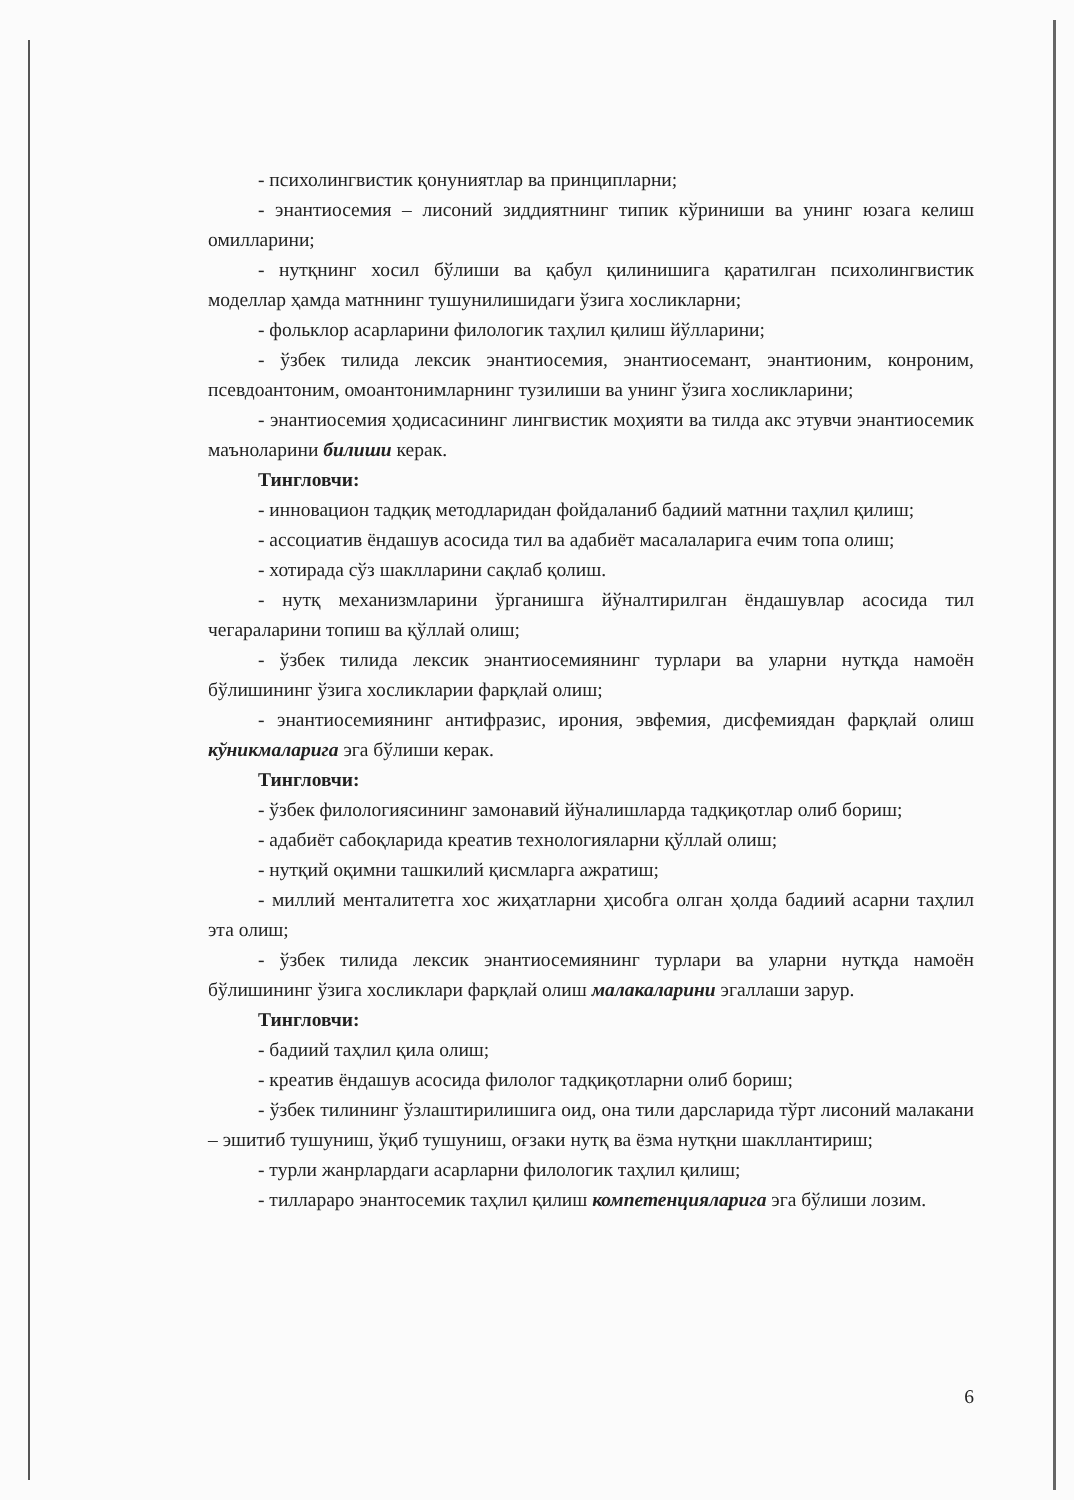- психолингвистик қонуниятлар ва принципларни;
- энантиосемия – лисоний зиддиятнинг типик кўриниши ва унинг юзага келиш омилларини;
- нутқнинг хосил бўлиши ва қабул қилинишига қаратилган психолингвистик моделлар ҳамда матннинг тушунилишидаги ўзига хосликларни;
- фольклор асарларини филологик таҳлил қилиш йўлларини;
- ўзбек тилида лексик энантиосемия, энантиосемант, энантионим, конроним, псевдоантоним, омоантонимларнинг тузилиши ва унинг ўзига хосликларини;
- энантиосемия ҳодисасининг лингвистик моҳияти ва тилда акс этувчи энантиосемик маъноларини билиши керак.
Тингловчи:
- инновацион тадқиқ методларидан фойдаланиб бадиий матнни таҳлил қилиш;
- ассоциатив ёндашув асосида тил ва адабиёт масалаларига ечим топа олиш;
- хотирада сўз шаклларини сақлаб қолиш.
- нутқ механизмларини ўрганишга йўналтирилган ёндашувлар асосида тил чегараларини топиш ва қўллай олиш;
- ўзбек тилида лексик энантиосемиянинг турлари ва уларни нутқда намоён бўлишининг ўзига хосликларии фарқлай олиш;
- энантиосемиянинг антифразис, ирония, эвфемия, дисфемиядан фарқлай олиш кўникмаларига эга бўлиши керак.
Тингловчи:
- ўзбек филологиясининг замонавий йўналишларда тадқиқотлар олиб бориш;
- адабиёт сабоқларида креатив технологияларни қўллай олиш;
- нутқий оқимни ташкилий қисмларга ажратиш;
- миллий менталитетга хос жиҳатларни ҳисобга олган ҳолда бадиий асарни таҳлил эта олиш;
- ўзбек тилида лексик энантиосемиянинг турлари ва уларни нутқда намоён бўлишининг ўзига хосликлари фарқлай олиш малакаларини эгаллаши зарур.
Тингловчи:
- бадиий таҳлил қила олиш;
- креатив ёндашув асосида филолог тадқиқотларни олиб бориш;
- ўзбек тилининг ўзлаштирилишига оид, она тили дарсларида тўрт лисоний малакани – эшитиб тушуниш, ўқиб тушуниш, оғзаки нутқ ва ёзма нутқни шакллантириш;
- турли жанрлардаги асарларни филологик таҳлил қилиш;
- тиллараро энантосемик таҳлил қилиш компетенцияларига эга бўлиши лозим.
6